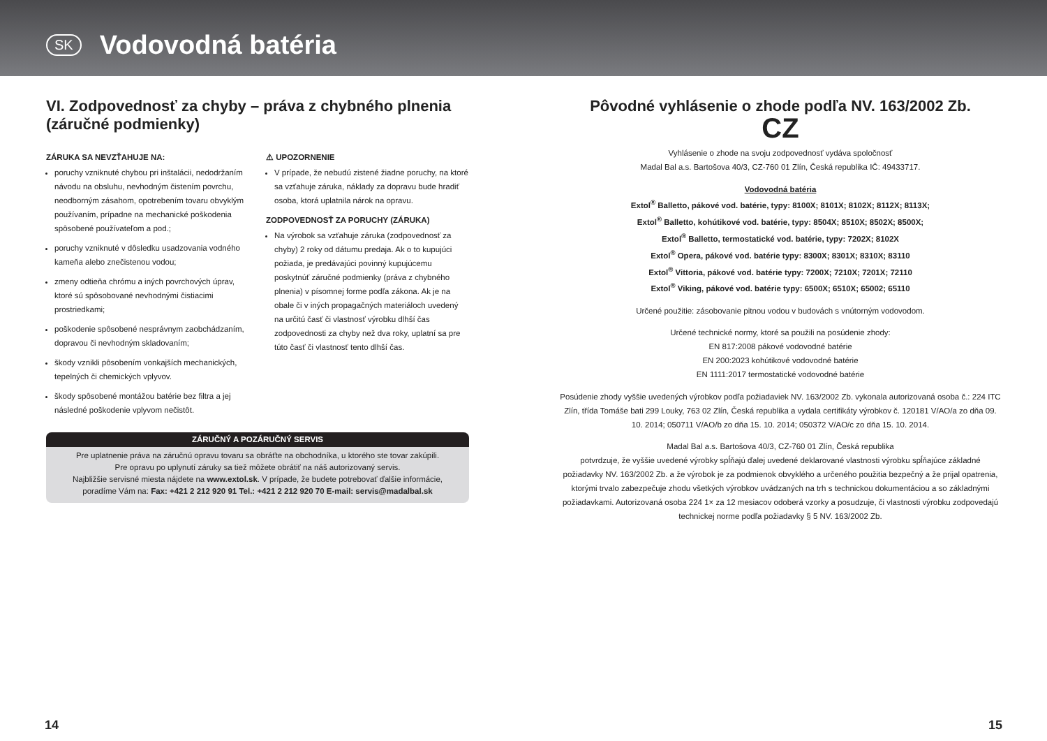SK
Vodovodná batéria
VI. Zodpovednosť za chyby – práva z chybného plnenia (záručné podmienky)
ZÁRUKA SA NEVZŤAHUJE NA:
poruchy vzniknuté chybou pri inštalácii, nedodržaním návodu na obsluhu, nevhodným čistením povrchu, neodborným zásahom, opotrebením tovaru obvyklým používaním, prípadne na mechanické poškodenia spôsobené používateľom a pod.;
poruchy vzniknuté v dôsledku usadzovania vodného kameňa alebo znečistenou vodou;
zmeny odtieňa chrómu a iných povrchových úprav, ktoré sú spôsobované nevhodnými čistiacimi prostriedkami;
poškodenie spôsobené nesprávnym zaobchádzaním, dopravou či nevhodným skladovaním;
škody vznikli pôsobením vonkajších mechanických, tepelných či chemických vplyvov.
škody spôsobené montážou batérie bez filtra a jej následné poškodenie vplyvom nečistôt.
⚠ UPOZORNENIE
V prípade, že nebudú zistené žiadne poruchy, na ktoré sa vzťahuje záruka, náklady za dopravu bude hradiť osoba, ktorá uplatnila nárok na opravu.
ZODPOVEDNOSŤ ZA PORUCHY (ZÁRUKA)
Na výrobok sa vzťahuje záruka (zodpovednosť za chyby) 2 roky od dátumu predaja. Ak o to kupujúci požiada, je predávajúci povinný kupujúcemu poskytnúť záručné podmienky (práva z chybného plnenia) v písomnej forme podľa zákona. Ak je na obale či v iných propagačných materiáloch uvedený na určitú časť či vlastnosť výrobku dlhší čas zodpovednosti za chyby než dva roky, uplatní sa pre túto časť či vlastnosť tento dlhší čas.
ZÁRUČNÝ A POZÁRUČNÝ SERVIS
Pre uplatnenie práva na záručnú opravu tovaru sa obráťte na obchodníka, u ktorého ste tovar zakúpili.
Pre opravu po uplynutí záruky sa tiež môžete obrátiť na náš autorizovaný servis.
Najbližšie servisné miesta nájdete na www.extol.sk. V prípade, že budete potrebovať ďalšie informácie,
poradíme Vám na: Fax: +421 2 212 920 91 Tel.: +421 2 212 920 70 E-mail: servis@madalbal.sk
Pôvodné vyhlásenie o zhode podľa NV. 163/2002 Zb.
CZ
Vyhlásenie o zhode na svoju zodpovednosť vydáva spoločnosť
Madal Bal a.s. Bartošova 40/3, CZ-760 01 Zlín, Česká republika IČ: 49433717.
Vodovodná batéria
Extol<sup>®</sup> Balletto, pákové vod. batérie, typy: 8100X; 8101X; 8102X; 8112X; 8113X;
Extol<sup>®</sup> Balletto, kohútikové vod. batérie, typy: 8504X; 8510X; 8502X; 8500X;
Extol<sup>®</sup> Balletto, termostatické vod. batérie, typy: 7202X; 8102X
Extol<sup>®</sup> Opera, pákové vod. batérie typy: 8300X; 8301X; 8310X; 83110
Extol<sup>®</sup> Vittoria, pákové vod. batérie typy: 7200X; 7210X; 7201X; 72110
Extol<sup>®</sup> Viking, pákové vod. batérie typy: 6500X; 6510X; 65002; 65110
Určené použitie: zásobovanie pitnou vodou v budovách s vnútorným vodovodom.
Určené technické normy, ktoré sa použili na posúdenie zhody:
EN 817:2008 pákové vodovodné batérie
EN 200:2023 kohútikové vodovodné batérie
EN 1111:2017 termostatické vodovodné batérie
Posúdenie zhody vyššie uvedených výrobkov podľa požiadaviek NV. 163/2002 Zb. vykonala autorizovaná osoba č.: 224 ITC Zlín, třída Tomáše bati 299 Louky, 763 02 Zlín, Česká republika a vydala certifikáty výrobkov č. 120181 V/AO/a zo dňa 09. 10. 2014; 050711 V/AO/b zo dňa 15. 10. 2014; 050372 V/AO/c zo dňa 15. 10. 2014.
Madal Bal a.s. Bartošova 40/3, CZ-760 01 Zlín, Česká republika
potvrdzuje, že vyššie uvedené výrobky spĺňajú ďalej uvedené deklarované vlastnosti výrobku spĺňajúce základné požiadavky NV. 163/2002 Zb. a že výrobok je za podmienok obvyklého a určeného použitia bezpečný a že prijal opatrenia, ktorými trvalo zabezpečuje zhodu všetkých výrobkov uvádzaných na trh s technickou dokumentáciou a so základnými požiadavkami. Autorizovaná osoba 224 1× za 12 mesiacov odoberá vzorky a posudzuje, či vlastnosti výrobku zodpovedajú technickej norme podľa požiadavky § 5 NV. 163/2002 Zb.
14 15